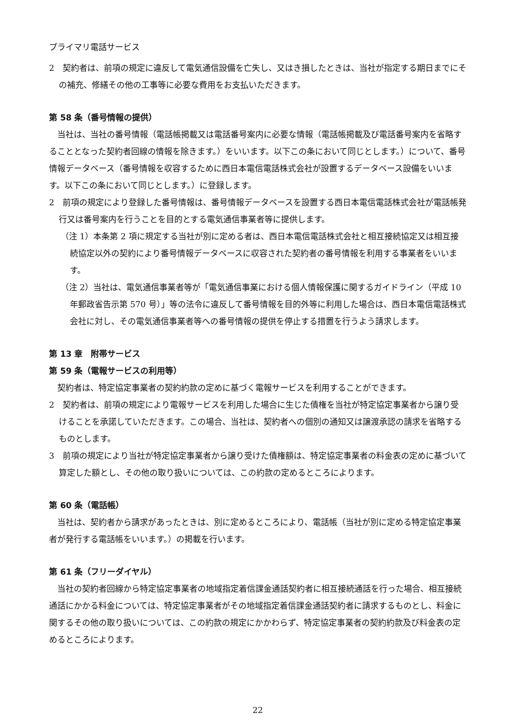プライマリ電話サービス
2　契約者は、前項の規定に違反して電気通信設備を亡失し、又はき損したときは、当社が指定する期日までにその補充、修繕その他の工事等に必要な費用をお支払いただきます。
第 58 条（番号情報の提供）
当社は、当社の番号情報（電話帳掲載又は電話番号案内に必要な情報（電話帳掲載及び電話番号案内を省略することとなった契約者回線の情報を除きます。）をいいます。以下この条において同じとします。）について、番号情報データベース（番号情報を収容するために西日本電信電話株式会社が設置するデータベース設備をいいます。以下この条において同じとします。）に登録します。
2　前項の規定により登録した番号情報は、番号情報データベースを設置する西日本電信電話株式会社が電話帳発行又は番号案内を行うことを目的とする電気通信事業者等に提供します。
（注 1）本条第 2 項に規定する当社が別に定める者は、西日本電信電話株式会社と相互接続協定又は相互接続協定以外の契約により番号情報データベースに収容された契約者の番号情報を利用する事業者をいいます。
（注 2）当社は、電気通信事業者等が「電気通信事業における個人情報保護に関するガイドライン（平成 10 年郵政省告示第 570 号）」等の法令に違反して番号情報を目的外等に利用した場合は、西日本電信電話株式会社に対し、その電気通信事業者等への番号情報の提供を停止する措置を行うよう請求します。
第 13 章　附帯サービス
第 59 条（電報サービスの利用等）
契約者は、特定協定事業者の契約約款の定めに基づく電報サービスを利用することができます。
2　契約者は、前項の規定により電報サービスを利用した場合に生じた債権を当社が特定協定事業者から譲り受けることを承諾していただきます。この場合、当社は、契約者への個別の通知又は譲渡承認の請求を省略するものとします。
3　前項の規定により当社が特定協定事業者から譲り受けた債権額は、特定協定事業者の料金表の定めに基づいて算定した額とし、その他の取り扱いについては、この約款の定めるところによります。
第 60 条（電話帳）
当社は、契約者から請求があったときは、別に定めるところにより、電話帳（当社が別に定める特定協定事業者が発行する電話帳をいいます。）の掲載を行います。
第 61 条（フリーダイヤル）
当社の契約者回線から特定協定事業者の地域指定着信課金通話契約者に相互接続通話を行った場合、相互接続通話にかかる料金については、特定協定事業者がその地域指定着信課金通話契約者に請求するものとし、料金に関するその他の取り扱いについては、この約款の規定にかかわらず、特定協定事業者の契約約款及び料金表の定めるところによります。
22